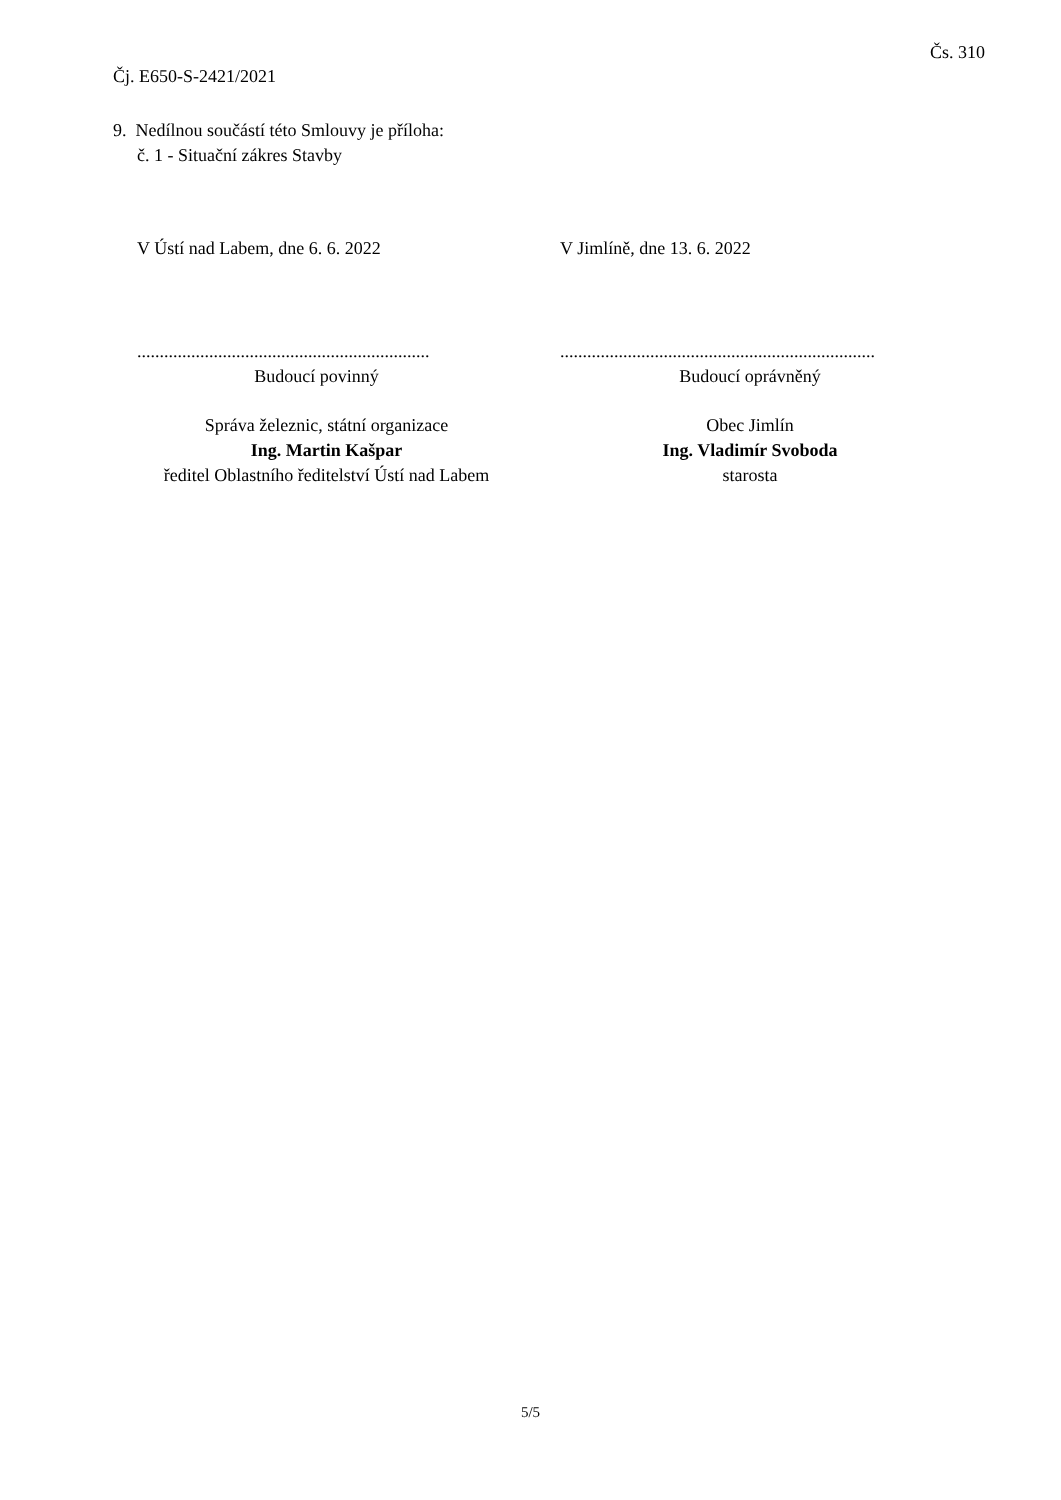Čs. 310
Čj. E650-S-2421/2021
9. Nedílnou součástí této Smlouvy je příloha:
č. 1 - Situační zákres Stavby
V Ústí nad Labem, dne 6. 6. 2022 V Jimlíně, dne 13. 6. 2022
.................................................................
......................................................................
Budoucí povinný Budoucí oprávněný
Správa železnic, státní organizace
Ing. Martin Kašpar
ředitel Oblastního ředitelství Ústí nad Labem
Obec Jimlín
Ing. Vladimír Svoboda
starosta
5/5